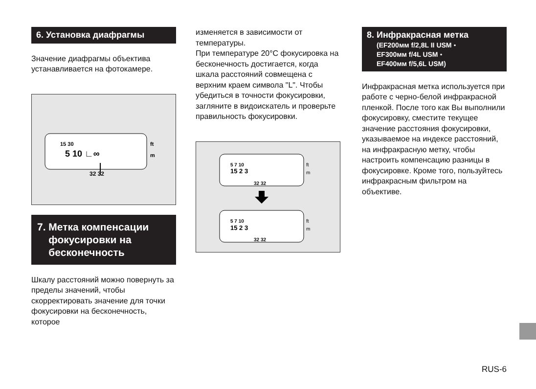6. Установка диафрагмы
Значение диафрагмы объектива устанавливается на фотокамере.
15 30
5 10 ∟∞
ft
m
32 32
7. Метка компенсации
фокусировки на
бесконечность
Шкалу расстояний можно повернуть за пределы значений, чтобы скорректировать значение для точки фокусировки на бесконечность, которое
изменяется в зависимости от температуры.
При температуре 20°C фокусировка на бесконечность достигается, когда шкала расстояний совмещена с верхним краем символа "L". Чтобы убедиться в точности фокусировки, загляните в видоискатель и проверьте правильность фокусировки.
5 7 10
15 2 3
ft
m
32 32
5 7 10
15 2 3
ft
m
32 32
8. Инфракрасная метка
(EF200мм f/2,8L II USM・
EF300мм f/4L USM・
EF400мм f/5,6L USM)
Инфракрасная метка используется при работе с черно-белой инфракрасной пленкой. После того как Вы выполнили фокусировку, сместите текущее значение расстояния фокусировки, указываемое на индексе расстояний, на инфракрасную метку, чтобы настроить компенсацию разницы в фокусировке. Кроме того, пользуйтесь инфракрасным фильтром на объективе.
RUS-6